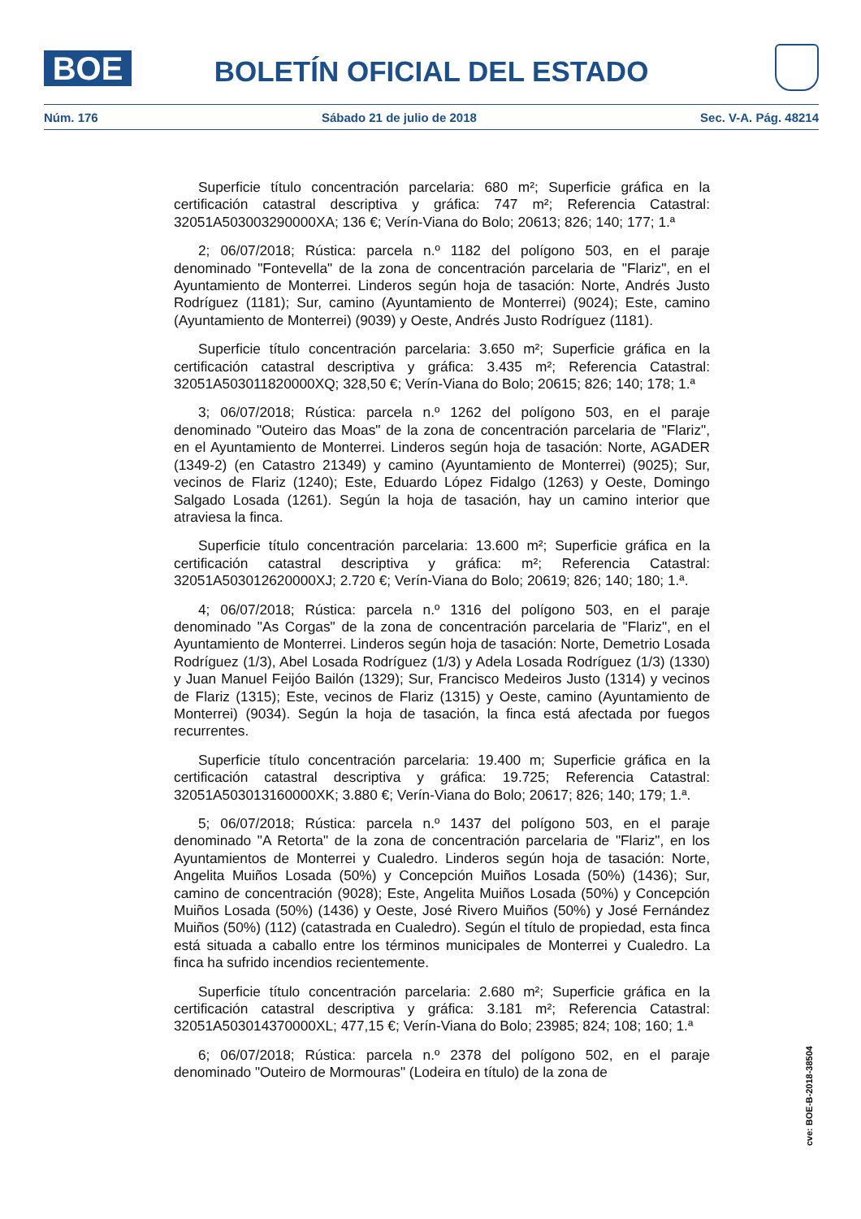BOE BOLETÍN OFICIAL DEL ESTADO
Núm. 176 Sábado 21 de julio de 2018 Sec. V-A. Pág. 48214
Superficie título concentración parcelaria: 680 m²; Superficie gráfica en la certificación catastral descriptiva y gráfica: 747 m²; Referencia Catastral: 32051A503003290000XA; 136 €; Verín-Viana do Bolo; 20613; 826; 140; 177; 1.ª
2; 06/07/2018; Rústica: parcela n.º 1182 del polígono 503, en el paraje denominado "Fontevella" de la zona de concentración parcelaria de "Flariz", en el Ayuntamiento de Monterrei. Linderos según hoja de tasación: Norte, Andrés Justo Rodríguez (1181); Sur, camino (Ayuntamiento de Monterrei) (9024); Este, camino (Ayuntamiento de Monterrei) (9039) y Oeste, Andrés Justo Rodríguez (1181).
Superficie título concentración parcelaria: 3.650 m²; Superficie gráfica en la certificación catastral descriptiva y gráfica: 3.435 m²; Referencia Catastral: 32051A503011820000XQ; 328,50 €; Verín-Viana do Bolo; 20615; 826; 140; 178; 1.ª
3; 06/07/2018; Rústica: parcela n.º 1262 del polígono 503, en el paraje denominado "Outeiro das Moas" de la zona de concentración parcelaria de "Flariz", en el Ayuntamiento de Monterrei. Linderos según hoja de tasación: Norte, AGADER (1349-2) (en Catastro 21349) y camino (Ayuntamiento de Monterrei) (9025); Sur, vecinos de Flariz (1240); Este, Eduardo López Fidalgo (1263) y Oeste, Domingo Salgado Losada (1261). Según la hoja de tasación, hay un camino interior que atraviesa la finca.
Superficie título concentración parcelaria: 13.600 m²; Superficie gráfica en la certificación catastral descriptiva y gráfica: m²; Referencia Catastral: 32051A503012620000XJ; 2.720 €; Verín-Viana do Bolo; 20619; 826; 140; 180; 1.ª.
4; 06/07/2018; Rústica: parcela n.º 1316 del polígono 503, en el paraje denominado "As Corgas" de la zona de concentración parcelaria de "Flariz", en el Ayuntamiento de Monterrei. Linderos según hoja de tasación: Norte, Demetrio Losada Rodríguez (1/3), Abel Losada Rodríguez (1/3) y Adela Losada Rodríguez (1/3) (1330) y Juan Manuel Feijóo Bailón (1329); Sur, Francisco Medeiros Justo (1314) y vecinos de Flariz (1315); Este, vecinos de Flariz (1315) y Oeste, camino (Ayuntamiento de Monterrei) (9034). Según la hoja de tasación, la finca está afectada por fuegos recurrentes.
Superficie título concentración parcelaria: 19.400 m; Superficie gráfica en la certificación catastral descriptiva y gráfica: 19.725; Referencia Catastral: 32051A503013160000XK; 3.880 €; Verín-Viana do Bolo; 20617; 826; 140; 179; 1.ª.
5; 06/07/2018; Rústica: parcela n.º 1437 del polígono 503, en el paraje denominado "A Retorta" de la zona de concentración parcelaria de "Flariz", en los Ayuntamientos de Monterrei y Cualedro. Linderos según hoja de tasación: Norte, Angelita Muiños Losada (50%) y Concepción Muiños Losada (50%) (1436); Sur, camino de concentración (9028); Este, Angelita Muiños Losada (50%) y Concepción Muiños Losada (50%) (1436) y Oeste, José Rivero Muiños (50%) y José Fernández Muiños (50%) (112) (catastrada en Cualedro). Según el título de propiedad, esta finca está situada a caballo entre los términos municipales de Monterrei y Cualedro. La finca ha sufrido incendios recientemente.
Superficie título concentración parcelaria: 2.680 m²; Superficie gráfica en la certificación catastral descriptiva y gráfica: 3.181 m²; Referencia Catastral: 32051A503014370000XL; 477,15 €; Verín-Viana do Bolo; 23985; 824; 108; 160; 1.ª
6; 06/07/2018; Rústica: parcela n.º 2378 del polígono 502, en el paraje denominado "Outeiro de Mormouras" (Lodeira en título) de la zona de
cve: BOE-B-2018-38504